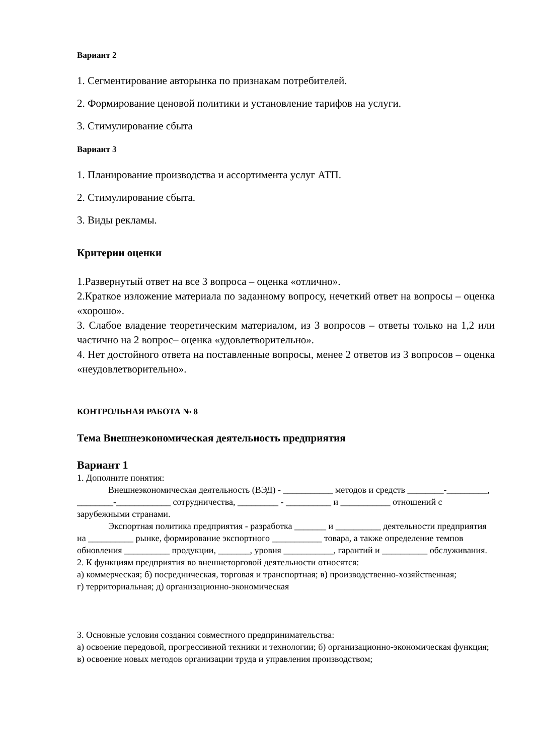Вариант 2
1. Сегментирование авторынка по признакам потребителей.
2. Формирование ценовой политики и установление тарифов на услуги.
3. Стимулирование сбыта
Вариант 3
1. Планирование производства и ассортимента услуг АТП.
2. Стимулирование сбыта.
3. Виды рекламы.
Критерии оценки
1.Развернутый ответ на все 3 вопроса – оценка «отлично».
2.Краткое изложение материала по заданному вопросу, нечеткий ответ на вопросы – оценка «хорошо».
3. Слабое владение теоретическим материалом, из 3 вопросов – ответы только на 1,2 или частично на 2 вопрос– оценка «удовлетворительно».
4. Нет достойного ответа на поставленные вопросы, менее 2 ответов из 3 вопросов – оценка «неудовлетворительно».
КОНТРОЛЬНАЯ РАБОТА № 8
Тема Внешнеэкономическая деятельность предприятия
Вариант 1
1. Дополните понятия:
Внешнеэкономическая деятельность (ВЭД) - ___________ методов и средств ________-_________, ________-____________ сотрудничества, _________ - __________ и ___________ отношений с зарубежными странами.
Экспортная политика предприятия - разработка _______ и __________ деятельности предприятия на __________ рынке, формирование экспортного ___________ товара, а также определение темпов обновления __________ продукции, _______, уровня ___________, гарантий и __________ обслуживания.
2. К функциям предприятия во внешнеторговой деятельности относятся:
а) коммерческая; б) посредническая, торговая и транспортная; в) производственно-хозяйственная;
г) территориальная; д) организационно-экономическая
3. Основные условия создания совместного предпринимательства:
а) освоение передовой, прогрессивной техники и технологии; б) организационно-экономическая функция; в) освоение новых методов организации труда и управления производством;